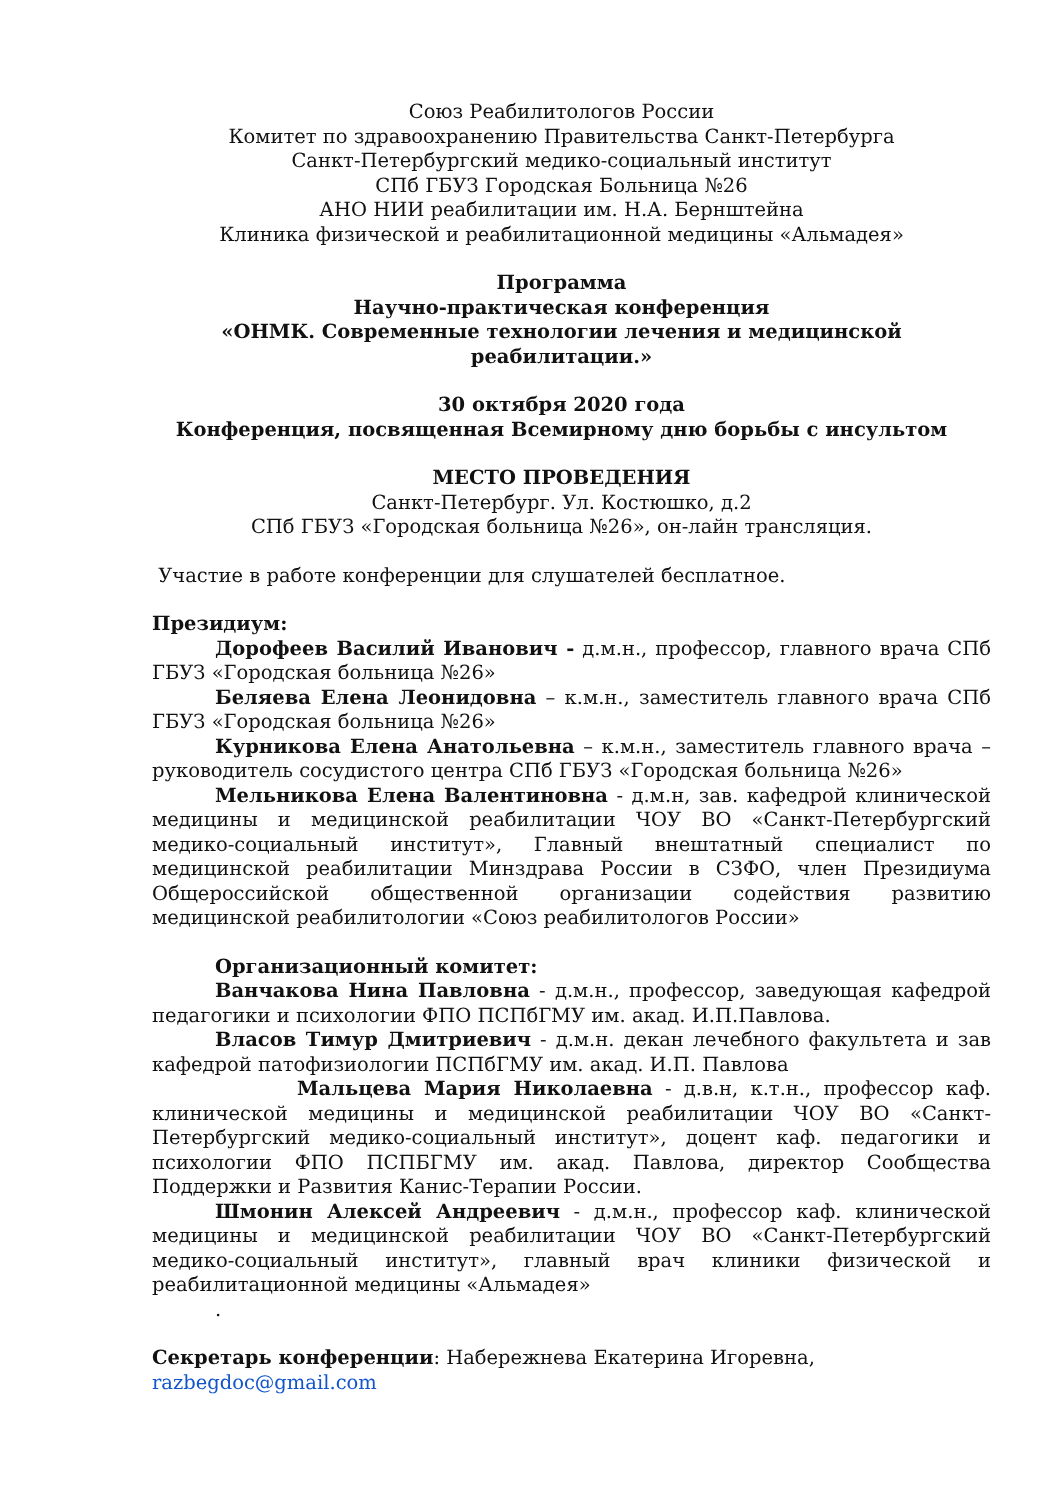Союз Реабилитологов России
Комитет по здравоохранению Правительства Санкт-Петербурга
Санкт-Петербургский медико-социальный институт
СПб ГБУЗ Городская Больница №26
АНО НИИ реабилитации им. Н.А. Бернштейна
Клиника физической и реабилитационной медицины «Альмадея»
Программа
Научно-практическая конференция
«ОНМК. Современные технологии лечения и медицинской реабилитации.»
30 октября 2020 года
Конференция, посвященная Всемирному дню борьбы с инсультом
МЕСТО ПРОВЕДЕНИЯ
Санкт-Петербург. Ул. Костюшко, д.2
СПб ГБУЗ «Городская больница №26», он-лайн трансляция.
Участие в работе конференции для слушателей бесплатное.
Президиум:
Дорофеев Василий Иванович - д.м.н., профессор, главного врача СПб ГБУЗ «Городская больница №26»
Беляева Елена Леонидовна – к.м.н., заместитель главного врача СПб ГБУЗ «Городская больница №26»
Курникова Елена Анатольевна – к.м.н., заместитель главного врача – руководитель сосудистого центра СПб ГБУЗ «Городская больница №26»
Мельникова Елена Валентиновна - д.м.н, зав. кафедрой клинической медицины и медицинской реабилитации ЧОУ ВО «Санкт-Петербургский медико-социальный институт», Главный внештатный специалист по медицинской реабилитации Минздрава России в СЗФО, член Президиума Общероссийской общественной организации содействия развитию медицинской реабилитологии «Союз реабилитологов России»
Организационный комитет:
Ванчакова Нина Павловна - д.м.н., профессор, заведующая кафедрой педагогики и психологии ФПО ПСПбГМУ им. акад. И.П.Павлова.
Власов Тимур Дмитриевич - д.м.н. декан лечебного факультета и зав кафедрой патофизиологии ПСПбГМУ им. акад. И.П. Павлова
Мальцева Мария Николаевна - д.в.н, к.т.н., профессор каф. клинической медицины и медицинской реабилитации ЧОУ ВО «Санкт-Петербургский медико-социальный институт», доцент каф. педагогики и психологии ФПО ПСПБГМУ им. акад. Павлова, директор Сообщества Поддержки и Развития Канис-Терапии России.
Шмонин Алексей Андреевич - д.м.н., профессор каф. клинической медицины и медицинской реабилитации ЧОУ ВО «Санкт-Петербургский медико-социальный институт», главный врач клиники физической и реабилитационной медицины «Альмадея»
.
Секретарь конференции: Набережнева Екатерина Игоревна, razbegdoc@gmail.com